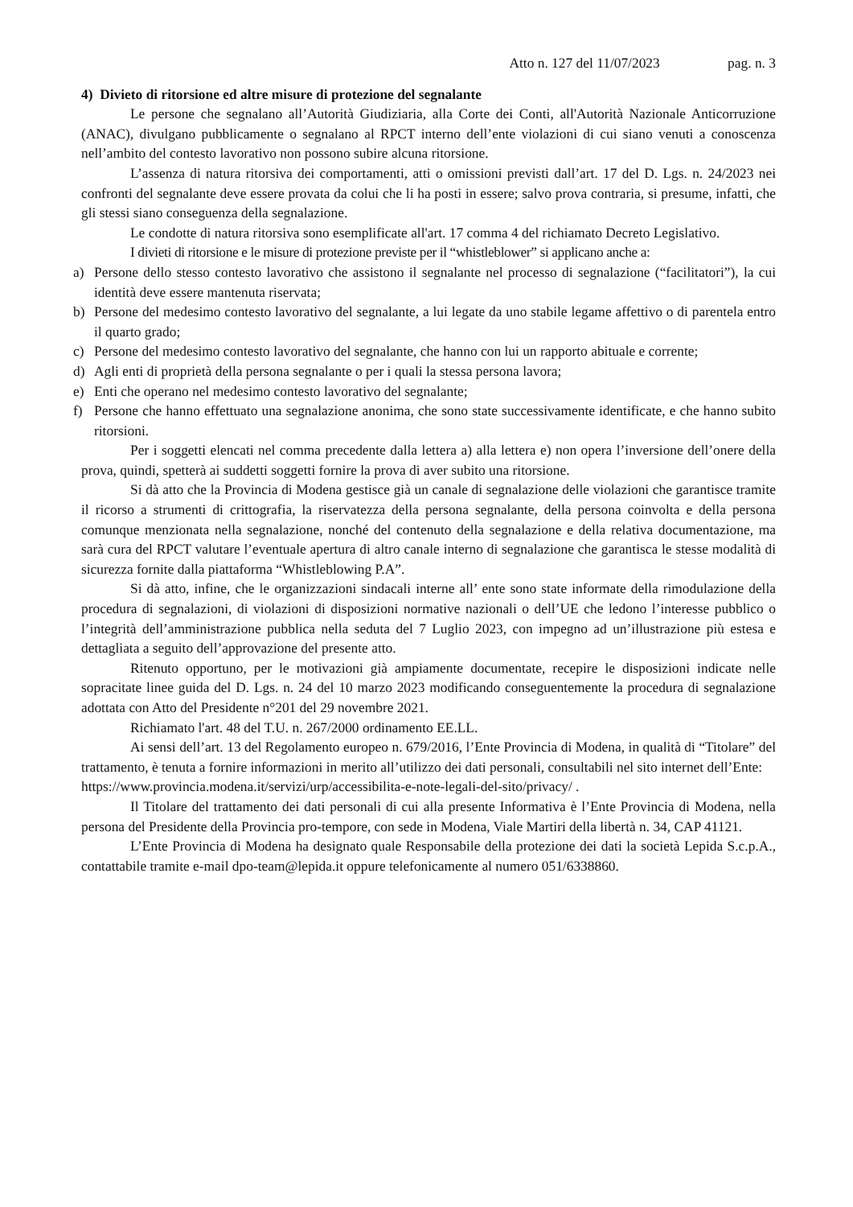Atto n. 127 del 11/07/2023 pag. n. 3
4) Divieto di ritorsione ed altre misure di protezione del segnalante
Le persone che segnalano all’Autorità Giudiziaria, alla Corte dei Conti, all'Autorità Nazionale Anticorruzione (ANAC), divulgano pubblicamente o segnalano al RPCT interno dell’ente violazioni di cui siano venuti a conoscenza nell’ambito del contesto lavorativo non possono subire alcuna ritorsione.
L’assenza di natura ritorsiva dei comportamenti, atti o omissioni previsti dall’art. 17 del D. Lgs. n. 24/2023 nei confronti del segnalante deve essere provata da colui che li ha posti in essere; salvo prova contraria, si presume, infatti, che gli stessi siano conseguenza della segnalazione.
Le condotte di natura ritorsiva sono esemplificate all'art. 17 comma 4 del richiamato Decreto Legislativo.
I divieti di ritorsione e le misure di protezione previste per il “whistleblower” si applicano anche a:
a) Persone dello stesso contesto lavorativo che assistono il segnalante nel processo di segnalazione (“facilitatori”), la cui identità deve essere mantenuta riservata;
b) Persone del medesimo contesto lavorativo del segnalante, a lui legate da uno stabile legame affettivo o di parentela entro il quarto grado;
c) Persone del medesimo contesto lavorativo del segnalante, che hanno con lui un rapporto abituale e corrente;
d) Agli enti di proprietà della persona segnalante o per i quali la stessa persona lavora;
e) Enti che operano nel medesimo contesto lavorativo del segnalante;
f) Persone che hanno effettuato una segnalazione anonima, che sono state successivamente identificate, e che hanno subito ritorsioni.
Per i soggetti elencati nel comma precedente dalla lettera a) alla lettera e) non opera l’inversione dell’onere della prova, quindi, spetterà ai suddetti soggetti fornire la prova di aver subito una ritorsione.
Si dà atto che la Provincia di Modena gestisce già un canale di segnalazione delle violazioni che garantisce tramite il ricorso a strumenti di crittografia, la riservatezza della persona segnalante, della persona coinvolta e della persona comunque menzionata nella segnalazione, nonché del contenuto della segnalazione e della relativa documentazione, ma sarà cura del RPCT valutare l’eventuale apertura di altro canale interno di segnalazione che garantisca le stesse modalità di sicurezza fornite dalla piattaforma “Whistleblowing P.A”.
Si dà atto, infine, che le organizzazioni sindacali interne all’ ente sono state informate della rimodulazione della procedura di segnalazioni, di violazioni di disposizioni normative nazionali o dell’UE che ledono l’interesse pubblico o l’integrità dell’amministrazione pubblica nella seduta del 7 Luglio 2023, con impegno ad un’illustrazione più estesa e dettagliata a seguito dell’approvazione del presente atto.
Ritenuto opportuno, per le motivazioni già ampiamente documentate, recepire le disposizioni indicate nelle sopracitate linee guida del D. Lgs. n. 24 del 10 marzo 2023 modificando conseguentemente la procedura di segnalazione adottata con Atto del Presidente n°201 del 29 novembre 2021.
Richiamato l'art. 48 del T.U. n. 267/2000 ordinamento EE.LL.
Ai sensi dell’art. 13 del Regolamento europeo n. 679/2016, l’Ente Provincia di Modena, in qualità di “Titolare” del trattamento, è tenuta a fornire informazioni in merito all’utilizzo dei dati personali, consultabili nel sito internet dell’Ente:
https://www.provincia.modena.it/servizi/urp/accessibilita-e-note-legali-del-sito/privacy/ .
Il Titolare del trattamento dei dati personali di cui alla presente Informativa è l’Ente Provincia di Modena, nella persona del Presidente della Provincia pro-tempore, con sede in Modena, Viale Martiri della libertà n. 34, CAP 41121.
L’Ente Provincia di Modena ha designato quale Responsabile della protezione dei dati la società Lepida S.c.p.A., contattabile tramite e-mail dpo-team@lepida.it oppure telefonicamente al numero 051/6338860.